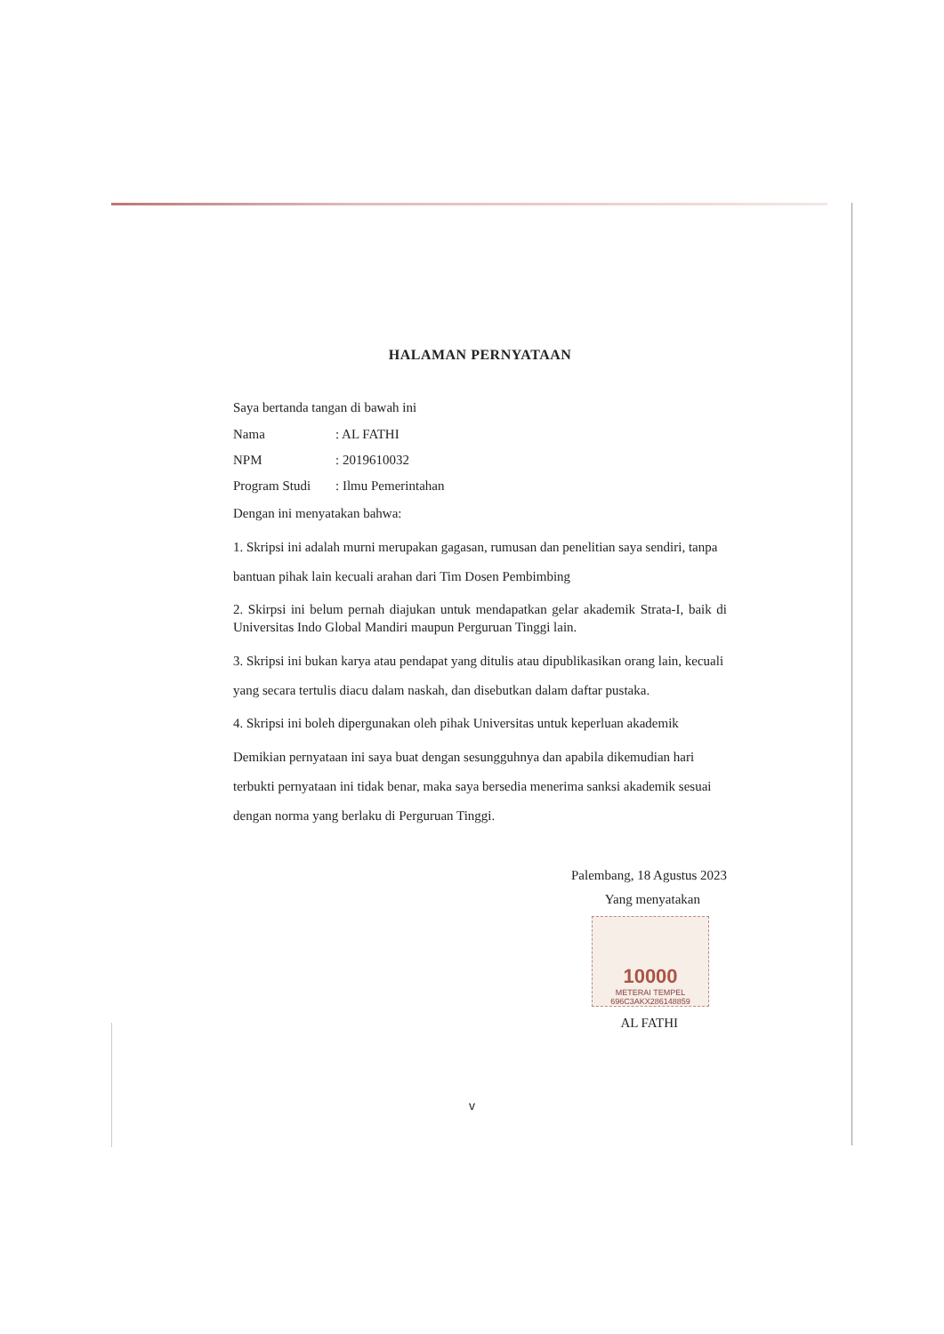HALAMAN PERNYATAAN
Saya bertanda tangan di bawah ini
Nama: AL FATHI
NPM: 2019610032
Program Studi: Ilmu Pemerintahan
Dengan ini menyatakan bahwa:
1. Skripsi ini adalah murni merupakan gagasan, rumusan dan penelitian saya sendiri, tanpa bantuan pihak lain kecuali arahan dari Tim Dosen Pembimbing
2. Skirpsi ini belum pernah diajukan untuk mendapatkan gelar akademik Strata-I, baik di Universitas Indo Global Mandiri maupun Perguruan Tinggi lain.
3. Skripsi ini bukan karya atau pendapat yang ditulis atau dipublikasikan orang lain, kecuali yang secara tertulis diacu dalam naskah, dan disebutkan dalam daftar pustaka.
4. Skripsi ini boleh dipergunakan oleh pihak Universitas untuk keperluan akademik
Demikian pernyataan ini saya buat dengan sesungguhnya dan apabila dikemudian hari terbukti pernyataan ini tidak benar, maka saya bersedia menerima sanksi akademik sesuai dengan norma yang berlaku di Perguruan Tinggi.
Palembang, 18 Agustus 2023
Yang menyatakan
10000
METERAI TEMPEL
696C3AKX286148859
AL FATHI
v